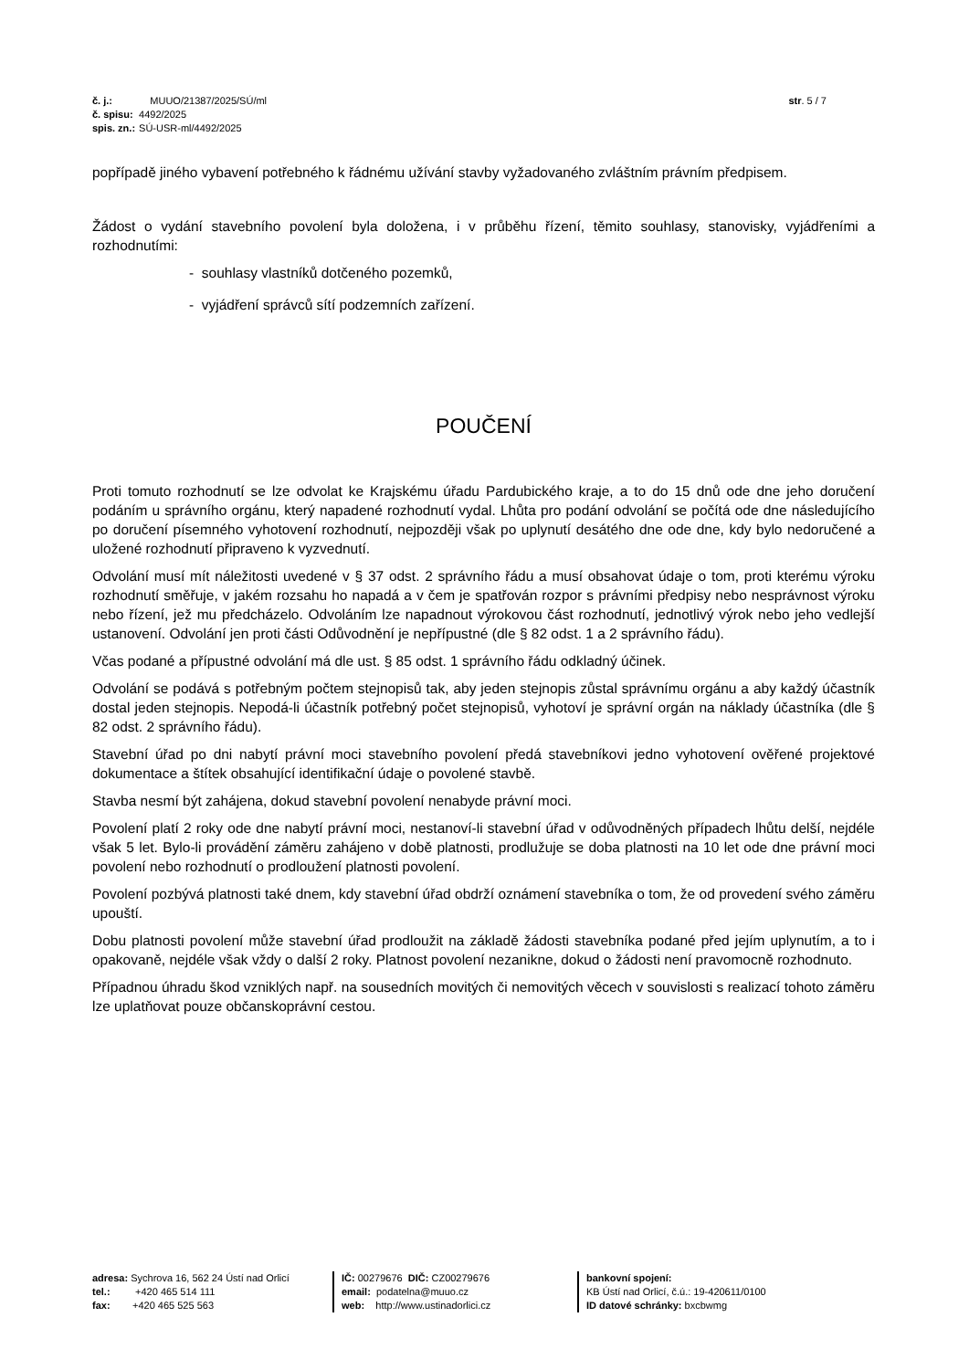str. 5 / 7
| č. j.: | MUUO/21387/2025/SÚ/ml |
| č. spisu: | 4492/2025 |
| spis. zn.: | SÚ-USR-ml/4492/2025 |
popřípadě jiného vybavení potřebného k řádnému užívání stavby vyžadovaného zvláštním právním předpisem.
Žádost o vydání stavebního povolení byla doložena, i v průběhu řízení, těmito souhlasy, stanovisky, vyjádřeními a rozhodnutími:
- souhlasy vlastníků dotčeného pozemků,
- vyjádření správců sítí podzemních zařízení.
POUČENÍ
Proti tomuto rozhodnutí se lze odvolat ke Krajskému úřadu Pardubického kraje, a to do 15 dnů ode dne jeho doručení podáním u správního orgánu, který napadené rozhodnutí vydal. Lhůta pro podání odvolání se počítá ode dne následujícího po doručení písemného vyhotovení rozhodnutí, nejpozději však po uplynutí desátého dne ode dne, kdy bylo nedoručené a uložené rozhodnutí připraveno k vyzvednutí.
Odvolání musí mít náležitosti uvedené v § 37 odst. 2 správního řádu a musí obsahovat údaje o tom, proti kterému výroku rozhodnutí směřuje, v jakém rozsahu ho napadá a v čem je spatřován rozpor s právními předpisy nebo nesprávnost výroku nebo řízení, jež mu předcházelo. Odvoláním lze napadnout výrokovou část rozhodnutí, jednotlivý výrok nebo jeho vedlejší ustanovení. Odvolání jen proti části Odůvodnění je nepřípustné (dle § 82 odst. 1 a 2 správního řádu).
Včas podané a přípustné odvolání má dle ust. § 85 odst. 1 správního řádu odkladný účinek.
Odvolání se podává s potřebným počtem stejnopisů tak, aby jeden stejnopis zůstal správnímu orgánu a aby každý účastník dostal jeden stejnopis. Nepodá-li účastník potřebný počet stejnopisů, vyhotoví je správní orgán na náklady účastníka (dle § 82 odst. 2 správního řádu).
Stavební úřad po dni nabytí právní moci stavebního povolení předá stavebníkovi jedno vyhotovení ověřené projektové dokumentace a štítek obsahující identifikační údaje o povolené stavbě.
Stavba nesmí být zahájena, dokud stavební povolení nenabyde právní moci.
Povolení platí 2 roky ode dne nabytí právní moci, nestanoví-li stavební úřad v odůvodněných případech lhůtu delší, nejdéle však 5 let. Bylo-li provádění záměru zahájeno v době platnosti, prodlužuje se doba platnosti na 10 let ode dne právní moci povolení nebo rozhodnutí o prodloužení platnosti povolení.
Povolení pozbývá platnosti také dnem, kdy stavební úřad obdrží oznámení stavebníka o tom, že od provedení svého záměru upouští.
Dobu platnosti povolení může stavební úřad prodloužit na základě žádosti stavebníka podané před jejím uplynutím, a to i opakovaně, nejdéle však vždy o další 2 roky. Platnost povolení nezanikne, dokud o žádosti není pravomocně rozhodnuto.
Případnou úhradu škod vzniklých např. na sousedních movitých či nemovitých věcech v souvislosti s realizací tohoto záměru lze uplatňovat pouze občanskoprávní cestou.
adresa: Sychrova 16, 562 24 Ústí nad Orlicí
tel.: +420 465 514 111
fax: +420 465 525 563
IČ: 00279676 DIČ: CZ00279676
email: podatelna@muuo.cz
web: http://www.ustinadorlici.cz
bankovní spojení:
KB Ústí nad Orlicí, č.ú.: 19-420611/0100
ID datové schránky: bxcbwmg